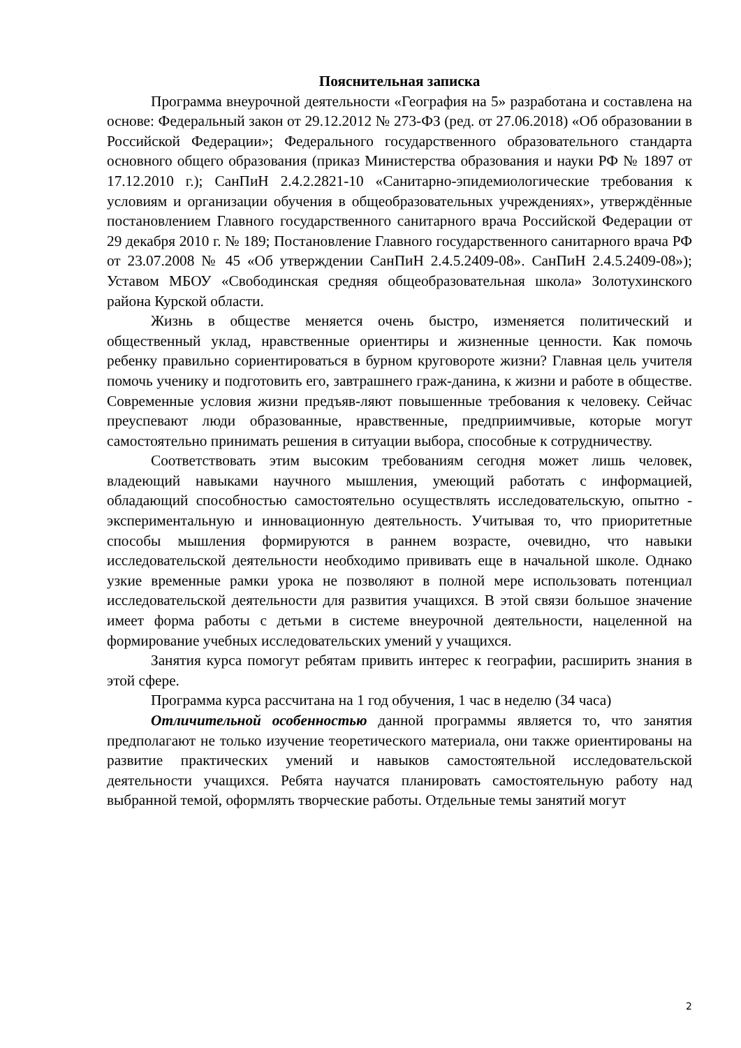Пояснительная записка
Программа внеурочной деятельности «География на 5» разработана и составлена на основе: Федеральный закон от 29.12.2012 № 273-ФЗ (ред. от 27.06.2018) «Об образовании в Российской Федерации»; Федерального государственного образовательного стандарта основного общего образования (приказ Министерства образования и науки РФ № 1897 от 17.12.2010 г.); СанПиН 2.4.2.2821-10 «Санитарно-эпидемиологические требования к условиям и организации обучения в общеобразовательных учреждениях», утверждённые постановлением Главного государственного санитарного врача Российской Федерации от 29 декабря 2010 г. № 189; Постановление Главного государственного санитарного врача РФ от 23.07.2008 № 45 «Об утверждении СанПиН 2.4.5.2409-08». СанПиН 2.4.5.2409-08»); Уставом МБОУ «Свободинская средняя общеобразовательная школа» Золотухинского района Курской области.
Жизнь в обществе меняется очень быстро, изменяется политический и общественный уклад, нравственные ориентиры и жизненные ценности. Как помочь ребенку правильно сориентироваться в бурном круговороте жизни? Главная цель учителя помочь ученику и подготовить его, завтрашнего граж-данина, к жизни и работе в обществе. Современные условия жизни предъяв-ляют повышенные требования к человеку. Сейчас преуспевают люди образованные, нравственные, предприимчивые, которые могут самостоятельно принимать решения в ситуации выбора, способные к сотрудничеству.
Соответствовать этим высоким требованиям сегодня может лишь человек, владеющий навыками научного мышления, умеющий работать с информацией, обладающий способностью самостоятельно осуществлять исследовательскую, опытно - экспериментальную и инновационную деятельность. Учитывая то, что приоритетные способы мышления формируются в раннем возрасте, очевидно, что навыки исследовательской деятельности необходимо прививать еще в начальной школе. Однако узкие временные рамки урока не позволяют в полной мере использовать потенциал исследовательской деятельности для развития учащихся. В этой связи большое значение имеет форма работы с детьми в системе внеурочной деятельности, нацеленной на формирование учебных исследовательских умений у учащихся.
Занятия курса помогут ребятам привить интерес к географии, расширить знания в этой сфере.
Программа курса рассчитана на 1 год обучения, 1 час в неделю (34 часа)
Отличительной особенностью данной программы является то, что занятия предполагают не только изучение теоретического материала, они также ориентированы на развитие практических умений и навыков самостоятельной исследовательской деятельности учащихся. Ребята научатся планировать самостоятельную работу над выбранной темой, оформлять творческие работы. Отдельные темы занятий могут
2